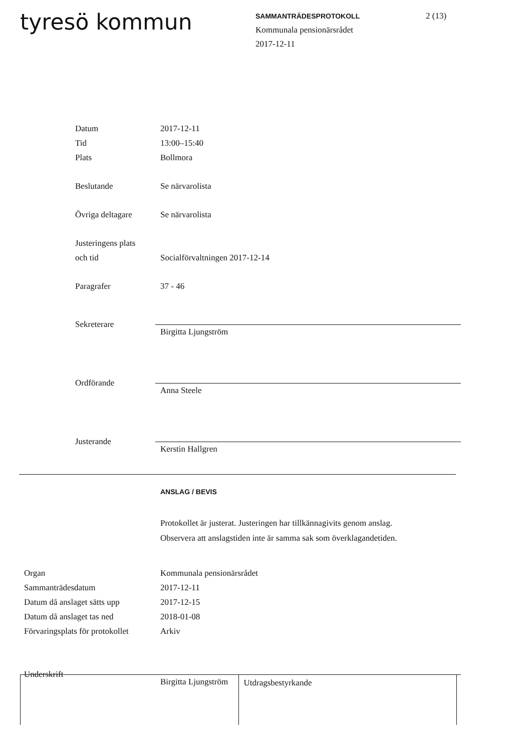tyresö kommun
SAMMANTRÄDESPROTOKOLL
Kommunala pensionärsrådet
2017-12-11
2 (13)
Datum 2017-12-11
Tid 13:00–15:40
Plats Bollmora
Beslutande Se närvarolista
Övriga deltagare Se närvarolista
Justeringens plats
och tid Socialförvaltningen 2017-12-14
Paragrafer 37 - 46
Sekreterare
Birgitta Ljungström
Ordförande
Anna Steele
Justerande
Kerstin Hallgren
ANSLAG / BEVIS
Protokollet är justerat. Justeringen har tillkännagivits genom anslag.
Observera att anslagstiden inte är samma sak som överklagandetiden.
Organ Kommunala pensionärsrådet
Sammanträdesdatum 2017-12-11
Datum då anslaget sätts upp 2017-12-15
Datum då anslaget tas ned 2018-01-08
Förvaringsplats för protokollet Arkiv
Underskrift
Birgitta Ljungström
Utdragsbestyrkande